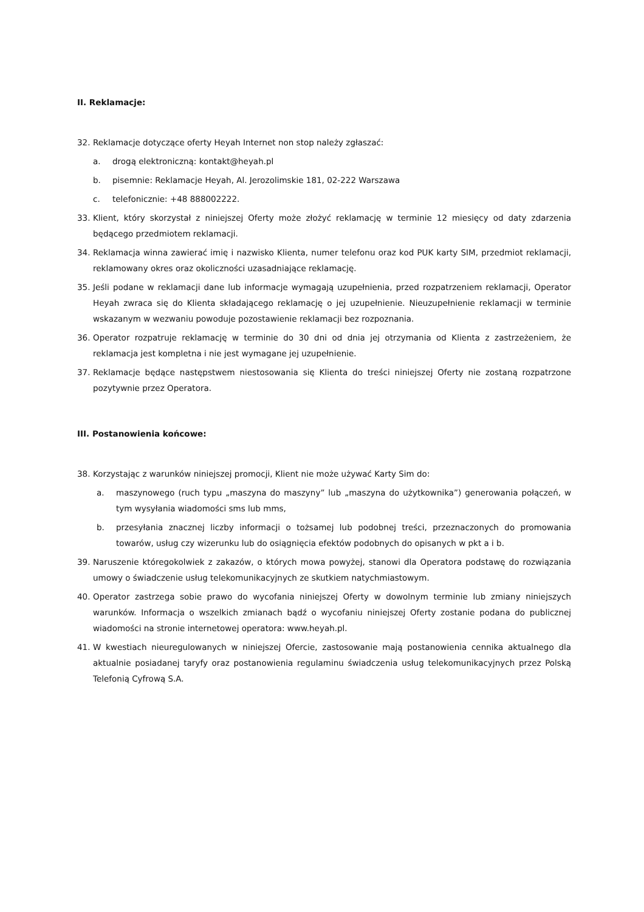II. Reklamacje:
32. Reklamacje dotyczące oferty Heyah Internet non stop należy zgłaszać:
a. drogą elektroniczną: kontakt@heyah.pl
b. pisemnie: Reklamacje Heyah, Al. Jerozolimskie 181, 02-222 Warszawa
c. telefonicznie: +48 888002222.
33. Klient, który skorzystał z niniejszej Oferty może złożyć reklamację w terminie 12 miesięcy od daty zdarzenia będącego przedmiotem reklamacji.
34. Reklamacja winna zawierać imię i nazwisko Klienta, numer telefonu oraz kod PUK karty SIM, przedmiot reklamacji, reklamowany okres oraz okoliczności uzasadniające reklamację.
35. Jeśli podane w reklamacji dane lub informacje wymagają uzupełnienia, przed rozpatrzeniem reklamacji, Operator Heyah zwraca się do Klienta składającego reklamację o jej uzupełnienie. Nieuzupełnienie reklamacji w terminie wskazanym w wezwaniu powoduje pozostawienie reklamacji bez rozpoznania.
36. Operator rozpatruje reklamację w terminie do 30 dni od dnia jej otrzymania od Klienta z zastrzeżeniem, że reklamacja jest kompletna i nie jest wymagane jej uzupełnienie.
37. Reklamacje będące następstwem niestosowania się Klienta do treści niniejszej Oferty nie zostaną rozpatrzone pozytywnie przez Operatora.
III. Postanowienia końcowe:
38. Korzystając z warunków niniejszej promocji, Klient nie może używać Karty Sim do:
a. maszynowego (ruch typu „maszyna do maszyny” lub „maszyna do użytkownika”) generowania połączeń, w tym wysyłania wiadomości sms lub mms,
b. przesyłania znacznej liczby informacji o tożsamej lub podobnej treści, przeznaczonych do promowania towarów, usług czy wizerunku lub do osiągnięcia efektów podobnych do opisanych w pkt a i b.
39. Naruszenie któregokolwiek z zakazów, o których mowa powyżej, stanowi dla Operatora podstawę do rozwiązania umowy o świadczenie usług telekomunikacyjnych ze skutkiem natychmiastowym.
40. Operator zastrzega sobie prawo do wycofania niniejszej Oferty w dowolnym terminie lub zmiany niniejszych warunków. Informacja o wszelkich zmianach bądź o wycofaniu niniejszej Oferty zostanie podana do publicznej wiadomości na stronie internetowej operatora: www.heyah.pl.
41. W kwestiach nieuregulowanych w niniejszej Ofercie, zastosowanie mają postanowienia cennika aktualnego dla aktualnie posiadanej taryfy oraz postanowienia regulaminu świadczenia usług telekomunikacyjnych przez Polską Telefonią Cyfrową S.A.